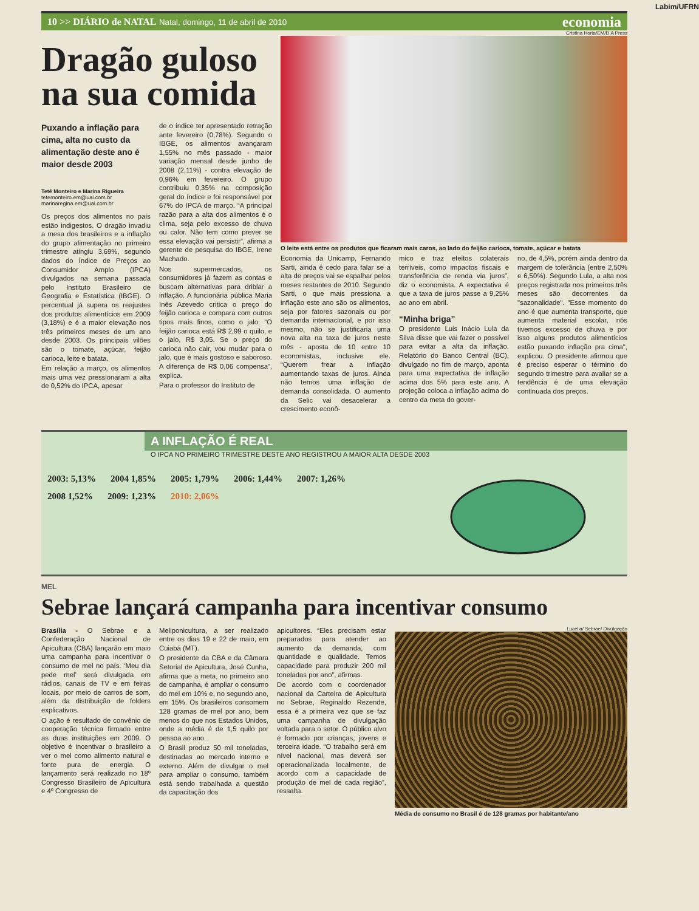Labim/UFRN
10 >> DIÁRIO de NATAL Natal, domingo, 11 de abril de 2010 economia
Dragão guloso na sua comida
Puxando a inflação para cima, alta no custo da alimentação deste ano é maior desde 2003
Tetê Monteiro e Marina Rigueira
tetemonteiro.em@uai.com.br
marinaregina.em@uai.com.br
Os preços dos alimentos no país estão indigestos. O dragão invadiu a mesa dos brasileiros e a inflação do grupo alimentação no primeiro trimestre atingiu 3,69%, segundo dados do Índice de Preços ao Consumidor Amplo (IPCA) divulgados na semana passada pelo Instituto Brasileiro de Geografia e Estatística (IBGE). O percentual já supera os reajustes dos produtos alimentícios em 2009 (3,18%) e é a maior elevação nos três primeiros meses de um ano desde 2003. Os principais vilões são o tomate, açúcar, feijão carioca, leite e batata.
Em relação a março, os alimentos mais uma vez pressionaram a alta de 0,52% do IPCA, apesar
de o índice ter apresentado retração ante fevereiro (0,78%). Segundo o IBGE, os alimentos avançaram 1,55% no mês passado - maior variação mensal desde junho de 2008 (2,11%) - contra elevação de 0,96% em fevereiro. O grupo contribuiu 0,35% na composição geral do índice e foi responsável por 67% do IPCA de março. “A principal razão para a alta dos alimentos é o clima, seja pelo excesso de chuva ou calor. Não tem como prever se essa elevação vai persistir”, afirma a gerente de pesquisa do IBGE, Irene Machado.
Nos supermercados, os consumidores já fazem as contas e buscam alternativas para driblar a inflação. A funcionária pública Maria Inês Azevedo critica o preço do feijão carioca e compara com outros tipos mais finos, como o jalo. “O feijão carioca está R$ 2,99 o quilo, e o jalo, R$ 3,05. Se o preço do carioca não cair, vou mudar para o jalo, que é mais gostoso e saboroso. A diferença de R$ 0,06 compensa”, explica.
Para o professor do Instituto de
Cristina Horta/EM/D.A Press
O leite está entre os produtos que ficaram mais caros, ao lado do feijão carioca, tomate, açúcar e batata
Economia da Unicamp, Fernando Sarti, ainda é cedo para falar se a alta de preços vai se espalhar pelos meses restantes de 2010. Segundo Sarti, o que mais pressiona a inflação este ano são os alimentos, seja por fatores sazonais ou por demanda internacional, e por isso mesmo, não se justificaria uma nova alta na taxa de juros neste mês - aposta de 10 entre 10 economistas, inclusive ele. “Querem frear a inflação aumentando taxas de juros. Ainda não temos uma inflação de demanda consolidada. O aumento da Selic vai desacelerar a crescimento econô-
mico e traz efeitos colaterais terríveis, como impactos fiscais e transferência de renda via juros”, diz o economista. A expectativa é que a taxa de juros passe a 9,25% ao ano em abril.
“Minha briga”
O presidente Luis Inácio Lula da Silva disse que vai fazer o possível para evitar a alta da inflação. Relatório do Banco Central (BC), divulgado no fim de março, aponta para uma expectativa de inflação acima dos 5% para este ano. A projeção coloca a inflação acima do centro da meta do gover-
no, de 4,5%, porém ainda dentro da margem de tolerância (entre 2,50% e 6,50%). Segundo Lula, a alta nos preços registrada nos primeiros três meses são decorrentes da "sazonalidade". "Esse momento do ano é que aumenta transporte, que aumenta material escolar, nós tivemos excesso de chuva e por isso alguns produtos alimentícios estão puxando inflação pra cima", explicou. O presidente afirmou que é preciso esperar o término do segundo trimestre para avaliar se a tendência é de uma elevação continuada dos preços.
A INFLAÇÃO É REAL
O IPCA NO PRIMEIRO TRIMESTRE DESTE ANO REGISTROU A MAIOR ALTA DESDE 2003
2003: 5,13% 2004 1,85% 2005: 1,79% 2006: 1,44% 2007: 1,26% 2008 1,52% 2009: 1,23% 2010: 2,06%
MEL
Sebrae lançará campanha para incentivar consumo
Brasília - O Sebrae e a Confederação Nacional de Apicultura (CBA) lançarão em maio uma campanha para incentivar o consumo de mel no país. ‘Meu dia pede mel’ será divulgada em rádios, canais de TV e em feiras locais, por meio de carros de som, além da distribuição de folders explicativos.
O ação é resultado de convênio de cooperação técnica firmado entre as duas instituições em 2009. O objetivo é incentivar o brasileiro a ver o mel como alimento natural e fonte pura de energia. O lançamento será realizado no 18º Congresso Brasileiro de Apicultura e 4º Congresso de
Meliponicultura, a ser realizado entre os dias 19 e 22 de maio, em Cuiabá (MT).
O presidente da CBA e da Câmara Setorial de Apicultura, José Cunha, afirma que a meta, no primeiro ano de campanha, é ampliar o consumo do mel em 10% e, no segundo ano, em 15%. Os brasileiros consomem 128 gramas de mel por ano, bem menos do que nos Estados Unidos, onde a média é de 1,5 quilo por pessoa ao ano.
O Brasil produz 50 mil toneladas, destinadas ao mercado interno e externo. Além de divulgar o mel para ampliar o consumo, também está sendo trabalhada a questão da capacitação dos
apicultores. “Eles precisam estar preparados para atender ao aumento da demanda, com quantidade e qualidade. Temos capacidade para produzir 200 mil toneladas por ano”, afirmas.
De acordo com o coordenador nacional da Carteira de Apicultura no Sebrae, Reginaldo Rezende, essa é a primeira vez que se faz uma campanha de divulgação voltada para o setor. O público alvo é formado por crianças, jovens e terceira idade. “O trabalho será em nível nacional, mas deverá ser operacionalizada localmente, de acordo com a capacidade de produção de mel de cada região”, ressalta.
Lucelia/ Sebrae/ Divulgação
Média de consumo no Brasil é de 128 gramas por habitante/ano